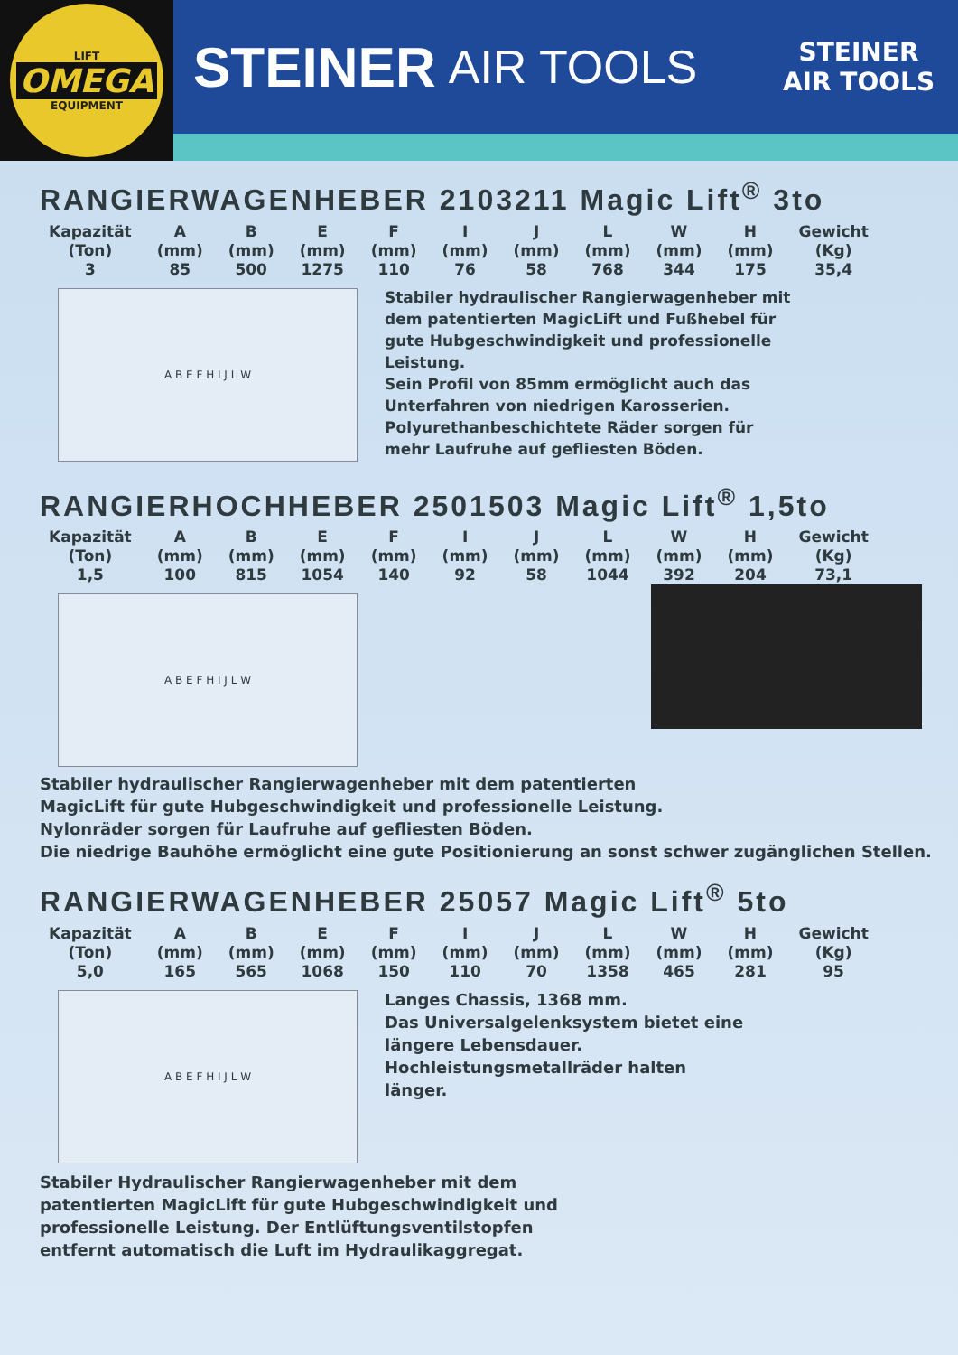LIFT
OMEGA
EQUIPMENT
STEINER AIR TOOLS
STEINER
AIR TOOLS
RANGIERWAGENHEBER 2103211 Magic Lift<sup>®</sup> 3to
| Kapazität | A | B | E | F | I | J | L | W | H | Gewicht |
| --- | --- | --- | --- | --- | --- | --- | --- | --- | --- | --- |
| (Ton) | (mm) | (mm) | (mm) | (mm) | (mm) | (mm) | (mm) | (mm) | (mm) | (Kg) |
| 3 | 85 | 500 | 1275 | 110 | 76 | 58 | 768 | 344 | 175 | 35,4 |
A B E F H I J L W
Stabiler hydraulischer Rangierwagenheber mit dem patentierten MagicLift und Fußhebel für gute Hubgeschwindigkeit und professionelle Leistung.
Sein Profil von 85mm ermöglicht auch das Unterfahren von niedrigen Karosserien.
Polyurethanbeschichtete Räder sorgen für mehr Laufruhe auf gefliesten Böden.
RANGIERHOCHHEBER 2501503 Magic Lift<sup>®</sup> 1,5to
| Kapazität | A | B | E | F | I | J | L | W | H | Gewicht |
| --- | --- | --- | --- | --- | --- | --- | --- | --- | --- | --- |
| (Ton) | (mm) | (mm) | (mm) | (mm) | (mm) | (mm) | (mm) | (mm) | (mm) | (Kg) |
| 1,5 | 100 | 815 | 1054 | 140 | 92 | 58 | 1044 | 392 | 204 | 73,1 |
A B E F H I J L W
Stabiler hydraulischer Rangierwagenheber mit dem patentierten
MagicLift für gute Hubgeschwindigkeit und professionelle Leistung.
Nylonräder sorgen für Laufruhe auf gefliesten Böden.
Die niedrige Bauhöhe ermöglicht eine gute Positionierung an sonst schwer zugänglichen Stellen.
RANGIERWAGENHEBER 25057 Magic Lift<sup>®</sup> 5to
| Kapazität | A | B | E | F | I | J | L | W | H | Gewicht |
| --- | --- | --- | --- | --- | --- | --- | --- | --- | --- | --- |
| (Ton) | (mm) | (mm) | (mm) | (mm) | (mm) | (mm) | (mm) | (mm) | (mm) | (Kg) |
| 5,0 | 165 | 565 | 1068 | 150 | 110 | 70 | 1358 | 465 | 281 | 95 |
A B E F H I J L W
Langes Chassis, 1368 mm.
Das Universalgelenksystem bietet eine längere Lebensdauer.
Hochleistungsmetallräder halten länger.
Stabiler Hydraulischer Rangierwagenheber mit dem patentierten MagicLift für gute Hubgeschwindigkeit und professionelle Leistung. Der Entlüftungsventilstopfen entfernt automatisch die Luft im Hydraulikaggregat.